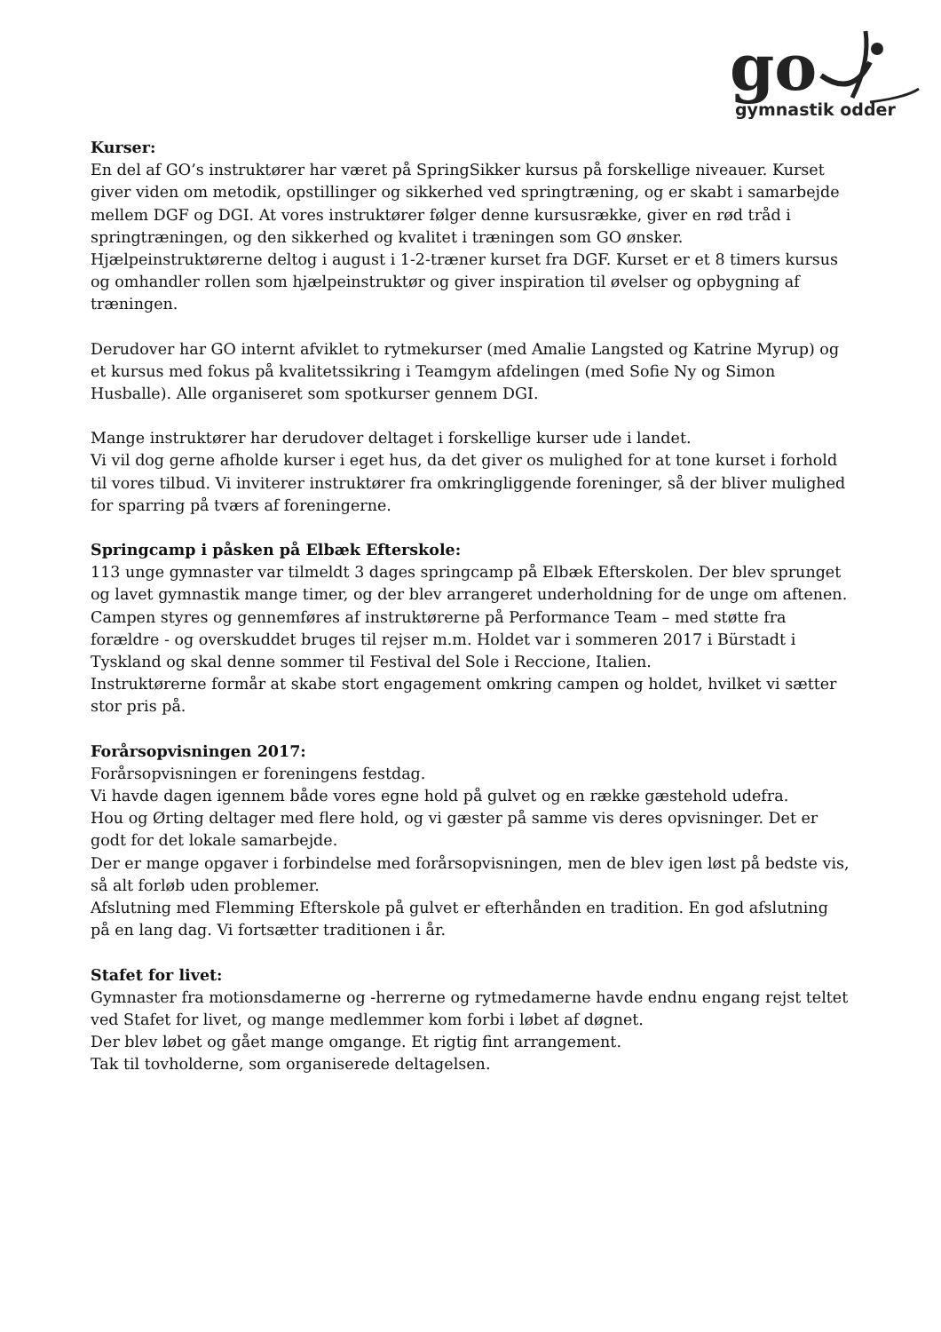go gymnastik odder
Kurser:
En del af GO’s instruktører har været på SpringSikker kursus på forskellige niveauer. Kurset giver viden om metodik, opstillinger og sikkerhed ved springtræning, og er skabt i samarbejde mellem DGF og DGI. At vores instruktører følger denne kursusrække, giver en rød tråd i springtræningen, og den sikkerhed og kvalitet i træningen som GO ønsker.
Hjælpeinstruktørerne deltog i august i 1-2-træner kurset fra DGF. Kurset er et 8 timers kursus og omhandler rollen som hjælpeinstruktør og giver inspiration til øvelser og opbygning af træningen.
Derudover har GO internt afviklet to rytmekurser (med Amalie Langsted og Katrine Myrup) og et kursus med fokus på kvalitetssikring i Teamgym afdelingen (med Sofie Ny og Simon Husballe). Alle organiseret som spotkurser gennem DGI.
Mange instruktører har derudover deltaget i forskellige kurser ude i landet.
Vi vil dog gerne afholde kurser i eget hus, da det giver os mulighed for at tone kurset i forhold til vores tilbud. Vi inviterer instruktører fra omkringliggende foreninger, så der bliver mulighed for sparring på tværs af foreningerne.
Springcamp i påsken på Elbæk Efterskole:
113 unge gymnaster var tilmeldt 3 dages springcamp på Elbæk Efterskolen. Der blev sprunget og lavet gymnastik mange timer, og der blev arrangeret underholdning for de unge om aftenen.
Campen styres og gennemføres af instruktørerne på Performance Team – med støtte fra forældre - og overskuddet bruges til rejser m.m. Holdet var i sommeren 2017 i Bürstadt i Tyskland og skal denne sommer til Festival del Sole i Reccione, Italien.
Instruktørerne formår at skabe stort engagement omkring campen og holdet, hvilket vi sætter stor pris på.
Forårsopvisningen 2017:
Forårsopvisningen er foreningens festdag.
Vi havde dagen igennem både vores egne hold på gulvet og en række gæstehold udefra.
Hou og Ørting deltager med flere hold, og vi gæster på samme vis deres opvisninger. Det er godt for det lokale samarbejde.
Der er mange opgaver i forbindelse med forårsopvisningen, men de blev igen løst på bedste vis, så alt forløb uden problemer.
Afslutning med Flemming Efterskole på gulvet er efterhånden en tradition. En god afslutning på en lang dag. Vi fortsætter traditionen i år.
Stafet for livet:
Gymnaster fra motionsdamerne og -herrerne og rytmedamerne havde endnu engang rejst teltet ved Stafet for livet, og mange medlemmer kom forbi i løbet af døgnet.
Der blev løbet og gået mange omgange. Et rigtig fint arrangement.
Tak til tovholderne, som organiserede deltagelsen.